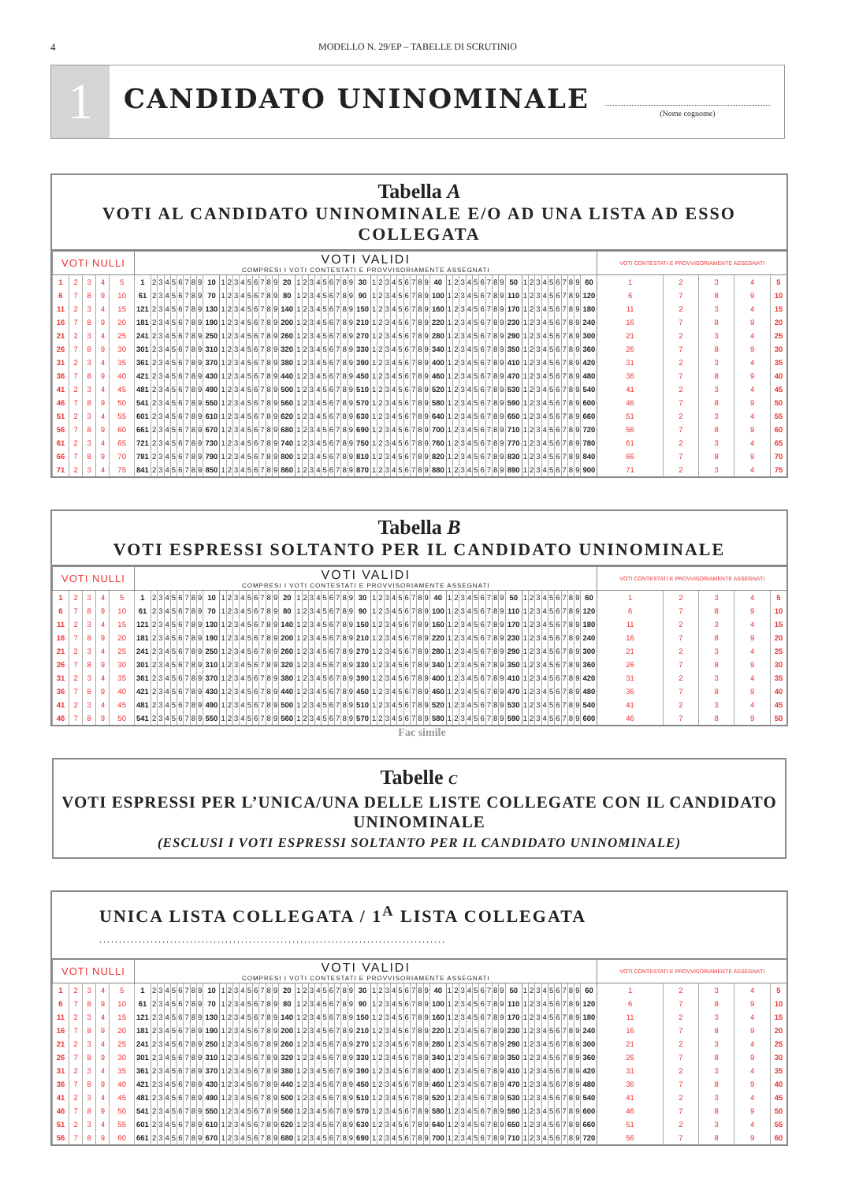4 MODELLO N. 29/EP – TABELLE DI SCRUTINIO
1
CANDIDATO UNINOMINALE
(Nome cognome)
Tabella A
VOTI AL CANDIDATO UNINOMINALE E/O AD UNA LISTA AD ESSO COLLEGATA
| VOTI NULLI | | | | | VOTI VALIDI COMPRESI I VOTI CONTESTATI E PROVVISORIAMENTE ASSEGNATI | | | | | | | | | | | | | | | | | | | | | | | | | | | | | | | | | | | | | | | | | | | | | | | | | | | | | | | | | | | | VOTI CONTESTATI E PROVVISORIAMENTE ASSEGNATI | | | | |
| --- | --- | --- | --- | --- | --- | --- | --- | --- | --- | --- | --- | --- | --- | --- | --- | --- | --- | --- | --- | --- | --- | --- | --- | --- | --- | --- | --- | --- | --- | --- | --- | --- | --- | --- | --- | --- | --- | --- | --- | --- | --- | --- | --- | --- | --- | --- | --- | --- | --- | --- | --- | --- | --- | --- | --- | --- | --- | --- | --- | --- | --- | --- | --- | --- | --- | --- | --- | --- | --- |
| 1 | 2 | 3 | 4 | 5 | 1 | 2 | 3 | 4 | 5 | 6 | 7 | 8 | 9 | 10 | 1 | 2 | 3 | 4 | 5 | 6 | 7 | 8 | 9 | 20 | 1 | 2 | 3 | 4 | 5 | 6 | 7 | 8 | 9 | 30 | 1 | 2 | 3 | 4 | 5 | 6 | 7 | 8 | 9 | 40 | 1 | 2 | 3 | 4 | 5 | 6 | 7 | 8 | 9 | 50 | 1 | 2 | 3 | 4 | 5 | 6 | 7 | 8 | 9 | 60 | 1 | 2 | 3 | 4 | 5 |
| 6 | 7 | 8 | 9 | 10 | 61 | 2 | 3 | 4 | 5 | 6 | 7 | 8 | 9 | 70 | 1 | 2 | 3 | 4 | 5 | 6 | 7 | 8 | 9 | 80 | 1 | 2 | 3 | 4 | 5 | 6 | 7 | 8 | 9 | 90 | 1 | 2 | 3 | 4 | 5 | 6 | 7 | 8 | 9 | 100 | 1 | 2 | 3 | 4 | 5 | 6 | 7 | 8 | 9 | 110 | 1 | 2 | 3 | 4 | 5 | 6 | 7 | 8 | 9 | 120 | 6 | 7 | 8 | 9 | 10 |
| 11 | 2 | 3 | 4 | 15 | 121 | 2 | 3 | 4 | 5 | 6 | 7 | 8 | 9 | 130 | 1 | 2 | 3 | 4 | 5 | 6 | 7 | 8 | 9 | 140 | 1 | 2 | 3 | 4 | 5 | 6 | 7 | 8 | 9 | 150 | 1 | 2 | 3 | 4 | 5 | 6 | 7 | 8 | 9 | 160 | 1 | 2 | 3 | 4 | 5 | 6 | 7 | 8 | 9 | 170 | 1 | 2 | 3 | 4 | 5 | 6 | 7 | 8 | 9 | 180 | 11 | 2 | 3 | 4 | 15 |
| 16 | 7 | 8 | 9 | 20 | 181 | 2 | 3 | 4 | 5 | 6 | 7 | 8 | 9 | 190 | 1 | 2 | 3 | 4 | 5 | 6 | 7 | 8 | 9 | 200 | 1 | 2 | 3 | 4 | 5 | 6 | 7 | 8 | 9 | 210 | 1 | 2 | 3 | 4 | 5 | 6 | 7 | 8 | 9 | 220 | 1 | 2 | 3 | 4 | 5 | 6 | 7 | 8 | 9 | 230 | 1 | 2 | 3 | 4 | 5 | 6 | 7 | 8 | 9 | 240 | 16 | 7 | 8 | 9 | 20 |
| 21 | 2 | 3 | 4 | 25 | 241 | 2 | 3 | 4 | 5 | 6 | 7 | 8 | 9 | 250 | 1 | 2 | 3 | 4 | 5 | 6 | 7 | 8 | 9 | 260 | 1 | 2 | 3 | 4 | 5 | 6 | 7 | 8 | 9 | 270 | 1 | 2 | 3 | 4 | 5 | 6 | 7 | 8 | 9 | 280 | 1 | 2 | 3 | 4 | 5 | 6 | 7 | 8 | 9 | 290 | 1 | 2 | 3 | 4 | 5 | 6 | 7 | 8 | 9 | 300 | 21 | 2 | 3 | 4 | 25 |
| 26 | 7 | 8 | 9 | 30 | 301 | 2 | 3 | 4 | 5 | 6 | 7 | 8 | 9 | 310 | 1 | 2 | 3 | 4 | 5 | 6 | 7 | 8 | 9 | 320 | 1 | 2 | 3 | 4 | 5 | 6 | 7 | 8 | 9 | 330 | 1 | 2 | 3 | 4 | 5 | 6 | 7 | 8 | 9 | 340 | 1 | 2 | 3 | 4 | 5 | 6 | 7 | 8 | 9 | 350 | 1 | 2 | 3 | 4 | 5 | 6 | 7 | 8 | 9 | 360 | 26 | 7 | 8 | 9 | 30 |
| 31 | 2 | 3 | 4 | 35 | 361 | 2 | 3 | 4 | 5 | 6 | 7 | 8 | 9 | 370 | 1 | 2 | 3 | 4 | 5 | 6 | 7 | 8 | 9 | 380 | 1 | 2 | 3 | 4 | 5 | 6 | 7 | 8 | 9 | 390 | 1 | 2 | 3 | 4 | 5 | 6 | 7 | 8 | 9 | 400 | 1 | 2 | 3 | 4 | 5 | 6 | 7 | 8 | 9 | 410 | 1 | 2 | 3 | 4 | 5 | 6 | 7 | 8 | 9 | 420 | 31 | 2 | 3 | 4 | 35 |
| 36 | 7 | 8 | 9 | 40 | 421 | 2 | 3 | 4 | 5 | 6 | 7 | 8 | 9 | 430 | 1 | 2 | 3 | 4 | 5 | 6 | 7 | 8 | 9 | 440 | 1 | 2 | 3 | 4 | 5 | 6 | 7 | 8 | 9 | 450 | 1 | 2 | 3 | 4 | 5 | 6 | 7 | 8 | 9 | 460 | 1 | 2 | 3 | 4 | 5 | 6 | 7 | 8 | 9 | 470 | 1 | 2 | 3 | 4 | 5 | 6 | 7 | 8 | 9 | 480 | 36 | 7 | 8 | 9 | 40 |
| 41 | 2 | 3 | 4 | 45 | 481 | 2 | 3 | 4 | 5 | 6 | 7 | 8 | 9 | 490 | 1 | 2 | 3 | 4 | 5 | 6 | 7 | 8 | 9 | 500 | 1 | 2 | 3 | 4 | 5 | 6 | 7 | 8 | 9 | 510 | 1 | 2 | 3 | 4 | 5 | 6 | 7 | 8 | 9 | 520 | 1 | 2 | 3 | 4 | 5 | 6 | 7 | 8 | 9 | 530 | 1 | 2 | 3 | 4 | 5 | 6 | 7 | 8 | 9 | 540 | 41 | 2 | 3 | 4 | 45 |
| 46 | 7 | 8 | 9 | 50 | 541 | 2 | 3 | 4 | 5 | 6 | 7 | 8 | 9 | 550 | 1 | 2 | 3 | 4 | 5 | 6 | 7 | 8 | 9 | 560 | 1 | 2 | 3 | 4 | 5 | 6 | 7 | 8 | 9 | 570 | 1 | 2 | 3 | 4 | 5 | 6 | 7 | 8 | 9 | 580 | 1 | 2 | 3 | 4 | 5 | 6 | 7 | 8 | 9 | 590 | 1 | 2 | 3 | 4 | 5 | 6 | 7 | 8 | 9 | 600 | 46 | 7 | 8 | 9 | 50 |
| 51 | 2 | 3 | 4 | 55 | 601 | 2 | 3 | 4 | 5 | 6 | 7 | 8 | 9 | 610 | 1 | 2 | 3 | 4 | 5 | 6 | 7 | 8 | 9 | 620 | 1 | 2 | 3 | 4 | 5 | 6 | 7 | 8 | 9 | 630 | 1 | 2 | 3 | 4 | 5 | 6 | 7 | 8 | 9 | 640 | 1 | 2 | 3 | 4 | 5 | 6 | 7 | 8 | 9 | 650 | 1 | 2 | 3 | 4 | 5 | 6 | 7 | 8 | 9 | 660 | 51 | 2 | 3 | 4 | 55 |
| 56 | 7 | 8 | 9 | 60 | 661 | 2 | 3 | 4 | 5 | 6 | 7 | 8 | 9 | 670 | 1 | 2 | 3 | 4 | 5 | 6 | 7 | 8 | 9 | 680 | 1 | 2 | 3 | 4 | 5 | 6 | 7 | 8 | 9 | 690 | 1 | 2 | 3 | 4 | 5 | 6 | 7 | 8 | 9 | 700 | 1 | 2 | 3 | 4 | 5 | 6 | 7 | 8 | 9 | 710 | 1 | 2 | 3 | 4 | 5 | 6 | 7 | 8 | 9 | 720 | 56 | 7 | 8 | 9 | 60 |
| 61 | 2 | 3 | 4 | 65 | 721 | 2 | 3 | 4 | 5 | 6 | 7 | 8 | 9 | 730 | 1 | 2 | 3 | 4 | 5 | 6 | 7 | 8 | 9 | 740 | 1 | 2 | 3 | 4 | 5 | 6 | 7 | 8 | 9 | 750 | 1 | 2 | 3 | 4 | 5 | 6 | 7 | 8 | 9 | 760 | 1 | 2 | 3 | 4 | 5 | 6 | 7 | 8 | 9 | 770 | 1 | 2 | 3 | 4 | 5 | 6 | 7 | 8 | 9 | 780 | 61 | 2 | 3 | 4 | 65 |
| 66 | 7 | 8 | 9 | 70 | 781 | 2 | 3 | 4 | 5 | 6 | 7 | 8 | 9 | 790 | 1 | 2 | 3 | 4 | 5 | 6 | 7 | 8 | 9 | 800 | 1 | 2 | 3 | 4 | 5 | 6 | 7 | 8 | 9 | 810 | 1 | 2 | 3 | 4 | 5 | 6 | 7 | 8 | 9 | 820 | 1 | 2 | 3 | 4 | 5 | 6 | 7 | 8 | 9 | 830 | 1 | 2 | 3 | 4 | 5 | 6 | 7 | 8 | 9 | 840 | 66 | 7 | 8 | 9 | 70 |
| 71 | 2 | 3 | 4 | 75 | 841 | 2 | 3 | 4 | 5 | 6 | 7 | 8 | 9 | 850 | 1 | 2 | 3 | 4 | 5 | 6 | 7 | 8 | 9 | 860 | 1 | 2 | 3 | 4 | 5 | 6 | 7 | 8 | 9 | 870 | 1 | 2 | 3 | 4 | 5 | 6 | 7 | 8 | 9 | 880 | 1 | 2 | 3 | 4 | 5 | 6 | 7 | 8 | 9 | 890 | 1 | 2 | 3 | 4 | 5 | 6 | 7 | 8 | 9 | 900 | 71 | 2 | 3 | 4 | 75 |
Tabella B
VOTI ESPRESSI SOLTANTO PER IL CANDIDATO UNINOMINALE
| VOTI NULLI | | | | | VOTI VALIDI COMPRESI I VOTI CONTESTATI E PROVVISORIAMENTE ASSEGNATI | | | | | | | | | | | | | | | | | | | | | | | | | | | | | | | | | | | | | | | | | | | | | | | | | | | | | | | | | | | | VOTI CONTESTATI E PROVVISORIAMENTE ASSEGNATI | | | | |
| --- | --- | --- | --- | --- | --- | --- | --- | --- | --- | --- | --- | --- | --- | --- | --- | --- | --- | --- | --- | --- | --- | --- | --- | --- | --- | --- | --- | --- | --- | --- | --- | --- | --- | --- | --- | --- | --- | --- | --- | --- | --- | --- | --- | --- | --- | --- | --- | --- | --- | --- | --- | --- | --- | --- | --- | --- | --- | --- | --- | --- | --- | --- | --- | --- | --- | --- | --- | --- | --- |
| 1 | 2 | 3 | 4 | 5 | 1 | 2 | 3 | 4 | 5 | 6 | 7 | 8 | 9 | 10 | 1 | 2 | 3 | 4 | 5 | 6 | 7 | 8 | 9 | 20 | 1 | 2 | 3 | 4 | 5 | 6 | 7 | 8 | 9 | 30 | 1 | 2 | 3 | 4 | 5 | 6 | 7 | 8 | 9 | 40 | 1 | 2 | 3 | 4 | 5 | 6 | 7 | 8 | 9 | 50 | 1 | 2 | 3 | 4 | 5 | 6 | 7 | 8 | 9 | 60 | 1 | 2 | 3 | 4 | 5 |
| 6 | 7 | 8 | 9 | 10 | 61 | 2 | 3 | 4 | 5 | 6 | 7 | 8 | 9 | 70 | 1 | 2 | 3 | 4 | 5 | 6 | 7 | 8 | 9 | 80 | 1 | 2 | 3 | 4 | 5 | 6 | 7 | 8 | 9 | 90 | 1 | 2 | 3 | 4 | 5 | 6 | 7 | 8 | 9 | 100 | 1 | 2 | 3 | 4 | 5 | 6 | 7 | 8 | 9 | 110 | 1 | 2 | 3 | 4 | 5 | 6 | 7 | 8 | 9 | 120 | 6 | 7 | 8 | 9 | 10 |
| 11 | 2 | 3 | 4 | 15 | 121 | 2 | 3 | 4 | 5 | 6 | 7 | 8 | 9 | 130 | 1 | 2 | 3 | 4 | 5 | 6 | 7 | 8 | 9 | 140 | 1 | 2 | 3 | 4 | 5 | 6 | 7 | 8 | 9 | 150 | 1 | 2 | 3 | 4 | 5 | 6 | 7 | 8 | 9 | 160 | 1 | 2 | 3 | 4 | 5 | 6 | 7 | 8 | 9 | 170 | 1 | 2 | 3 | 4 | 5 | 6 | 7 | 8 | 9 | 180 | 11 | 2 | 3 | 4 | 15 |
| 16 | 7 | 8 | 9 | 20 | 181 | 2 | 3 | 4 | 5 | 6 | 7 | 8 | 9 | 190 | 1 | 2 | 3 | 4 | 5 | 6 | 7 | 8 | 9 | 200 | 1 | 2 | 3 | 4 | 5 | 6 | 7 | 8 | 9 | 210 | 1 | 2 | 3 | 4 | 5 | 6 | 7 | 8 | 9 | 220 | 1 | 2 | 3 | 4 | 5 | 6 | 7 | 8 | 9 | 230 | 1 | 2 | 3 | 4 | 5 | 6 | 7 | 8 | 9 | 240 | 16 | 7 | 8 | 9 | 20 |
| 21 | 2 | 3 | 4 | 25 | 241 | 2 | 3 | 4 | 5 | 6 | 7 | 8 | 9 | 250 | 1 | 2 | 3 | 4 | 5 | 6 | 7 | 8 | 9 | 260 | 1 | 2 | 3 | 4 | 5 | 6 | 7 | 8 | 9 | 270 | 1 | 2 | 3 | 4 | 5 | 6 | 7 | 8 | 9 | 280 | 1 | 2 | 3 | 4 | 5 | 6 | 7 | 8 | 9 | 290 | 1 | 2 | 3 | 4 | 5 | 6 | 7 | 8 | 9 | 300 | 21 | 2 | 3 | 4 | 25 |
| 26 | 7 | 8 | 9 | 30 | 301 | 2 | 3 | 4 | 5 | 6 | 7 | 8 | 9 | 310 | 1 | 2 | 3 | 4 | 5 | 6 | 7 | 8 | 9 | 320 | 1 | 2 | 3 | 4 | 5 | 6 | 7 | 8 | 9 | 330 | 1 | 2 | 3 | 4 | 5 | 6 | 7 | 8 | 9 | 340 | 1 | 2 | 3 | 4 | 5 | 6 | 7 | 8 | 9 | 350 | 1 | 2 | 3 | 4 | 5 | 6 | 7 | 8 | 9 | 360 | 26 | 7 | 8 | 9 | 30 |
| 31 | 2 | 3 | 4 | 35 | 361 | 2 | 3 | 4 | 5 | 6 | 7 | 8 | 9 | 370 | 1 | 2 | 3 | 4 | 5 | 6 | 7 | 8 | 9 | 380 | 1 | 2 | 3 | 4 | 5 | 6 | 7 | 8 | 9 | 390 | 1 | 2 | 3 | 4 | 5 | 6 | 7 | 8 | 9 | 400 | 1 | 2 | 3 | 4 | 5 | 6 | 7 | 8 | 9 | 410 | 1 | 2 | 3 | 4 | 5 | 6 | 7 | 8 | 9 | 420 | 31 | 2 | 3 | 4 | 35 |
| 36 | 7 | 8 | 9 | 40 | 421 | 2 | 3 | 4 | 5 | 6 | 7 | 8 | 9 | 430 | 1 | 2 | 3 | 4 | 5 | 6 | 7 | 8 | 9 | 440 | 1 | 2 | 3 | 4 | 5 | 6 | 7 | 8 | 9 | 450 | 1 | 2 | 3 | 4 | 5 | 6 | 7 | 8 | 9 | 460 | 1 | 2 | 3 | 4 | 5 | 6 | 7 | 8 | 9 | 470 | 1 | 2 | 3 | 4 | 5 | 6 | 7 | 8 | 9 | 480 | 36 | 7 | 8 | 9 | 40 |
| 41 | 2 | 3 | 4 | 45 | 481 | 2 | 3 | 4 | 5 | 6 | 7 | 8 | 9 | 490 | 1 | 2 | 3 | 4 | 5 | 6 | 7 | 8 | 9 | 500 | 1 | 2 | 3 | 4 | 5 | 6 | 7 | 8 | 9 | 510 | 1 | 2 | 3 | 4 | 5 | 6 | 7 | 8 | 9 | 520 | 1 | 2 | 3 | 4 | 5 | 6 | 7 | 8 | 9 | 530 | 1 | 2 | 3 | 4 | 5 | 6 | 7 | 8 | 9 | 540 | 41 | 2 | 3 | 4 | 45 |
| 46 | 7 | 8 | 9 | 50 | 541 | 2 | 3 | 4 | 5 | 6 | 7 | 8 | 9 | 550 | 1 | 2 | 3 | 4 | 5 | 6 | 7 | 8 | 9 | 560 | 1 | 2 | 3 | 4 | 5 | 6 | 7 | 8 | 9 | 570 | 1 | 2 | 3 | 4 | 5 | 6 | 7 | 8 | 9 | 580 | 1 | 2 | 3 | 4 | 5 | 6 | 7 | 8 | 9 | 590 | 1 | 2 | 3 | 4 | 5 | 6 | 7 | 8 | 9 | 600 | 46 | 7 | 8 | 9 | 50 |
Fac simile
Tabelle C
VOTI ESPRESSI PER L’UNICA/UNA DELLE LISTE COLLEGATE CON IL CANDIDATO UNINOMINALE
(ESCLUSI I VOTI ESPRESSI SOLTANTO PER IL CANDIDATO UNINOMINALE)
UNICA LISTA COLLEGATA / 1<sup>A</sup> LISTA COLLEGATA ........................................................................................
| VOTI NULLI | | | | | VOTI VALIDI COMPRESI I VOTI CONTESTATI E PROVVISORIAMENTE ASSEGNATI | | | | | | | | | | | | | | | | | | | | | | | | | | | | | | | | | | | | | | | | | | | | | | | | | | | | | | | | | | | | VOTI CONTESTATI E PROVVISORIAMENTE ASSEGNATI | | | | |
| --- | --- | --- | --- | --- | --- | --- | --- | --- | --- | --- | --- | --- | --- | --- | --- | --- | --- | --- | --- | --- | --- | --- | --- | --- | --- | --- | --- | --- | --- | --- | --- | --- | --- | --- | --- | --- | --- | --- | --- | --- | --- | --- | --- | --- | --- | --- | --- | --- | --- | --- | --- | --- | --- | --- | --- | --- | --- | --- | --- | --- | --- | --- | --- | --- | --- | --- | --- | --- | --- |
| 1 | 2 | 3 | 4 | 5 | 1 | 2 | 3 | 4 | 5 | 6 | 7 | 8 | 9 | 10 | 1 | 2 | 3 | 4 | 5 | 6 | 7 | 8 | 9 | 20 | 1 | 2 | 3 | 4 | 5 | 6 | 7 | 8 | 9 | 30 | 1 | 2 | 3 | 4 | 5 | 6 | 7 | 8 | 9 | 40 | 1 | 2 | 3 | 4 | 5 | 6 | 7 | 8 | 9 | 50 | 1 | 2 | 3 | 4 | 5 | 6 | 7 | 8 | 9 | 60 | 1 | 2 | 3 | 4 | 5 |
| 6 | 7 | 8 | 9 | 10 | 61 | 2 | 3 | 4 | 5 | 6 | 7 | 8 | 9 | 70 | 1 | 2 | 3 | 4 | 5 | 6 | 7 | 8 | 9 | 80 | 1 | 2 | 3 | 4 | 5 | 6 | 7 | 8 | 9 | 90 | 1 | 2 | 3 | 4 | 5 | 6 | 7 | 8 | 9 | 100 | 1 | 2 | 3 | 4 | 5 | 6 | 7 | 8 | 9 | 110 | 1 | 2 | 3 | 4 | 5 | 6 | 7 | 8 | 9 | 120 | 6 | 7 | 8 | 9 | 10 |
| 11 | 2 | 3 | 4 | 15 | 121 | 2 | 3 | 4 | 5 | 6 | 7 | 8 | 9 | 130 | 1 | 2 | 3 | 4 | 5 | 6 | 7 | 8 | 9 | 140 | 1 | 2 | 3 | 4 | 5 | 6 | 7 | 8 | 9 | 150 | 1 | 2 | 3 | 4 | 5 | 6 | 7 | 8 | 9 | 160 | 1 | 2 | 3 | 4 | 5 | 6 | 7 | 8 | 9 | 170 | 1 | 2 | 3 | 4 | 5 | 6 | 7 | 8 | 9 | 180 | 11 | 2 | 3 | 4 | 15 |
| 16 | 7 | 8 | 9 | 20 | 181 | 2 | 3 | 4 | 5 | 6 | 7 | 8 | 9 | 190 | 1 | 2 | 3 | 4 | 5 | 6 | 7 | 8 | 9 | 200 | 1 | 2 | 3 | 4 | 5 | 6 | 7 | 8 | 9 | 210 | 1 | 2 | 3 | 4 | 5 | 6 | 7 | 8 | 9 | 220 | 1 | 2 | 3 | 4 | 5 | 6 | 7 | 8 | 9 | 230 | 1 | 2 | 3 | 4 | 5 | 6 | 7 | 8 | 9 | 240 | 16 | 7 | 8 | 9 | 20 |
| 21 | 2 | 3 | 4 | 25 | 241 | 2 | 3 | 4 | 5 | 6 | 7 | 8 | 9 | 250 | 1 | 2 | 3 | 4 | 5 | 6 | 7 | 8 | 9 | 260 | 1 | 2 | 3 | 4 | 5 | 6 | 7 | 8 | 9 | 270 | 1 | 2 | 3 | 4 | 5 | 6 | 7 | 8 | 9 | 280 | 1 | 2 | 3 | 4 | 5 | 6 | 7 | 8 | 9 | 290 | 1 | 2 | 3 | 4 | 5 | 6 | 7 | 8 | 9 | 300 | 21 | 2 | 3 | 4 | 25 |
| 26 | 7 | 8 | 9 | 30 | 301 | 2 | 3 | 4 | 5 | 6 | 7 | 8 | 9 | 310 | 1 | 2 | 3 | 4 | 5 | 6 | 7 | 8 | 9 | 320 | 1 | 2 | 3 | 4 | 5 | 6 | 7 | 8 | 9 | 330 | 1 | 2 | 3 | 4 | 5 | 6 | 7 | 8 | 9 | 340 | 1 | 2 | 3 | 4 | 5 | 6 | 7 | 8 | 9 | 350 | 1 | 2 | 3 | 4 | 5 | 6 | 7 | 8 | 9 | 360 | 26 | 7 | 8 | 9 | 30 |
| 31 | 2 | 3 | 4 | 35 | 361 | 2 | 3 | 4 | 5 | 6 | 7 | 8 | 9 | 370 | 1 | 2 | 3 | 4 | 5 | 6 | 7 | 8 | 9 | 380 | 1 | 2 | 3 | 4 | 5 | 6 | 7 | 8 | 9 | 390 | 1 | 2 | 3 | 4 | 5 | 6 | 7 | 8 | 9 | 400 | 1 | 2 | 3 | 4 | 5 | 6 | 7 | 8 | 9 | 410 | 1 | 2 | 3 | 4 | 5 | 6 | 7 | 8 | 9 | 420 | 31 | 2 | 3 | 4 | 35 |
| 36 | 7 | 8 | 9 | 40 | 421 | 2 | 3 | 4 | 5 | 6 | 7 | 8 | 9 | 430 | 1 | 2 | 3 | 4 | 5 | 6 | 7 | 8 | 9 | 440 | 1 | 2 | 3 | 4 | 5 | 6 | 7 | 8 | 9 | 450 | 1 | 2 | 3 | 4 | 5 | 6 | 7 | 8 | 9 | 460 | 1 | 2 | 3 | 4 | 5 | 6 | 7 | 8 | 9 | 470 | 1 | 2 | 3 | 4 | 5 | 6 | 7 | 8 | 9 | 480 | 36 | 7 | 8 | 9 | 40 |
| 41 | 2 | 3 | 4 | 45 | 481 | 2 | 3 | 4 | 5 | 6 | 7 | 8 | 9 | 490 | 1 | 2 | 3 | 4 | 5 | 6 | 7 | 8 | 9 | 500 | 1 | 2 | 3 | 4 | 5 | 6 | 7 | 8 | 9 | 510 | 1 | 2 | 3 | 4 | 5 | 6 | 7 | 8 | 9 | 520 | 1 | 2 | 3 | 4 | 5 | 6 | 7 | 8 | 9 | 530 | 1 | 2 | 3 | 4 | 5 | 6 | 7 | 8 | 9 | 540 | 41 | 2 | 3 | 4 | 45 |
| 46 | 7 | 8 | 9 | 50 | 541 | 2 | 3 | 4 | 5 | 6 | 7 | 8 | 9 | 550 | 1 | 2 | 3 | 4 | 5 | 6 | 7 | 8 | 9 | 560 | 1 | 2 | 3 | 4 | 5 | 6 | 7 | 8 | 9 | 570 | 1 | 2 | 3 | 4 | 5 | 6 | 7 | 8 | 9 | 580 | 1 | 2 | 3 | 4 | 5 | 6 | 7 | 8 | 9 | 590 | 1 | 2 | 3 | 4 | 5 | 6 | 7 | 8 | 9 | 600 | 46 | 7 | 8 | 9 | 50 |
| 51 | 2 | 3 | 4 | 55 | 601 | 2 | 3 | 4 | 5 | 6 | 7 | 8 | 9 | 610 | 1 | 2 | 3 | 4 | 5 | 6 | 7 | 8 | 9 | 620 | 1 | 2 | 3 | 4 | 5 | 6 | 7 | 8 | 9 | 630 | 1 | 2 | 3 | 4 | 5 | 6 | 7 | 8 | 9 | 640 | 1 | 2 | 3 | 4 | 5 | 6 | 7 | 8 | 9 | 650 | 1 | 2 | 3 | 4 | 5 | 6 | 7 | 8 | 9 | 660 | 51 | 2 | 3 | 4 | 55 |
| 56 | 7 | 8 | 9 | 60 | 661 | 2 | 3 | 4 | 5 | 6 | 7 | 8 | 9 | 670 | 1 | 2 | 3 | 4 | 5 | 6 | 7 | 8 | 9 | 680 | 1 | 2 | 3 | 4 | 5 | 6 | 7 | 8 | 9 | 690 | 1 | 2 | 3 | 4 | 5 | 6 | 7 | 8 | 9 | 700 | 1 | 2 | 3 | 4 | 5 | 6 | 7 | 8 | 9 | 710 | 1 | 2 | 3 | 4 | 5 | 6 | 7 | 8 | 9 | 720 | 56 | 7 | 8 | 9 | 60 |